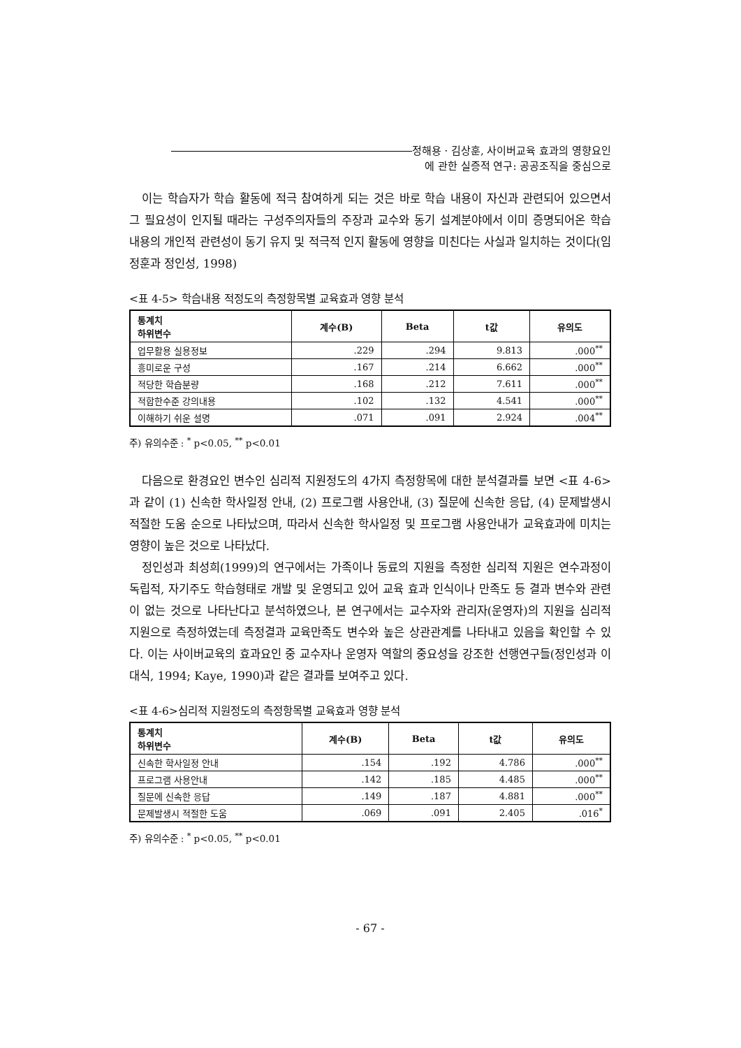정해용 · 김상훈, 사이버교육 효과의 영향요인
에 관한 실증적 연구: 공공조직을 중심으로
이는 학습자가 학습 활동에 적극 참여하게 되는 것은 바로 학습 내용이 자신과 관련되어 있으면서 그 필요성이 인지될 때라는 구성주의자들의 주장과 교수와 동기 설계분야에서 이미 증명되어온 학습 내용의 개인적 관련성이 동기 유지 및 적극적 인지 활동에 영향을 미친다는 사실과 일치하는 것이다(임정훈과 정인성, 1998)
<표 4-5> 학습내용 적정도의 측정항목별 교육효과 영향 분석
| 통계치 하위변수 | 계수(B) | Beta | t값 | 유의도 |
| --- | --- | --- | --- | --- |
| 업무활용 실용정보 | .229 | .294 | 9.813 | .000<sup>**</sup> |
| 흥미로운 구성 | .167 | .214 | 6.662 | .000<sup>**</sup> |
| 적당한 학습분량 | .168 | .212 | 7.611 | .000<sup>**</sup> |
| 적합한수준 강의내용 | .102 | .132 | 4.541 | .000<sup>**</sup> |
| 이해하기 쉬운 설명 | .071 | .091 | 2.924 | .004<sup>**</sup> |
주) 유의수준 : <sup>*</sup> p<0.05, <sup>**</sup> p<0.01
다음으로 환경요인 변수인 심리적 지원정도의 4가지 측정항목에 대한 분석결과를 보면 <표 4-6>과 같이 (1) 신속한 학사일정 안내, (2) 프로그램 사용안내, (3) 질문에 신속한 응답, (4) 문제발생시 적절한 도움 순으로 나타났으며, 따라서 신속한 학사일정 및 프로그램 사용안내가 교육효과에 미치는 영향이 높은 것으로 나타났다.
정인성과 최성희(1999)의 연구에서는 가족이나 동료의 지원을 측정한 심리적 지원은 연수과정이 독립적, 자기주도 학습형태로 개발 및 운영되고 있어 교육 효과 인식이나 만족도 등 결과 변수와 관련이 없는 것으로 나타난다고 분석하였으나, 본 연구에서는 교수자와 관리자(운영자)의 지원을 심리적 지원으로 측정하였는데 측정결과 교육만족도 변수와 높은 상관관계를 나타내고 있음을 확인할 수 있다. 이는 사이버교육의 효과요인 중 교수자나 운영자 역할의 중요성을 강조한 선행연구들(정인성과 이대식, 1994; Kaye, 1990)과 같은 결과를 보여주고 있다.
<표 4-6>심리적 지원정도의 측정항목별 교육효과 영향 분석
| 통계치 하위변수 | 계수(B) | Beta | t값 | 유의도 |
| --- | --- | --- | --- | --- |
| 신속한 학사일정 안내 | .154 | .192 | 4.786 | .000<sup>**</sup> |
| 프로그램 사용안내 | .142 | .185 | 4.485 | .000<sup>**</sup> |
| 질문에 신속한 응답 | .149 | .187 | 4.881 | .000<sup>**</sup> |
| 문제발생시 적절한 도움 | .069 | .091 | 2.405 | .016<sup>*</sup> |
주) 유의수준 : <sup>*</sup> p<0.05, <sup>**</sup> p<0.01
- 67 -